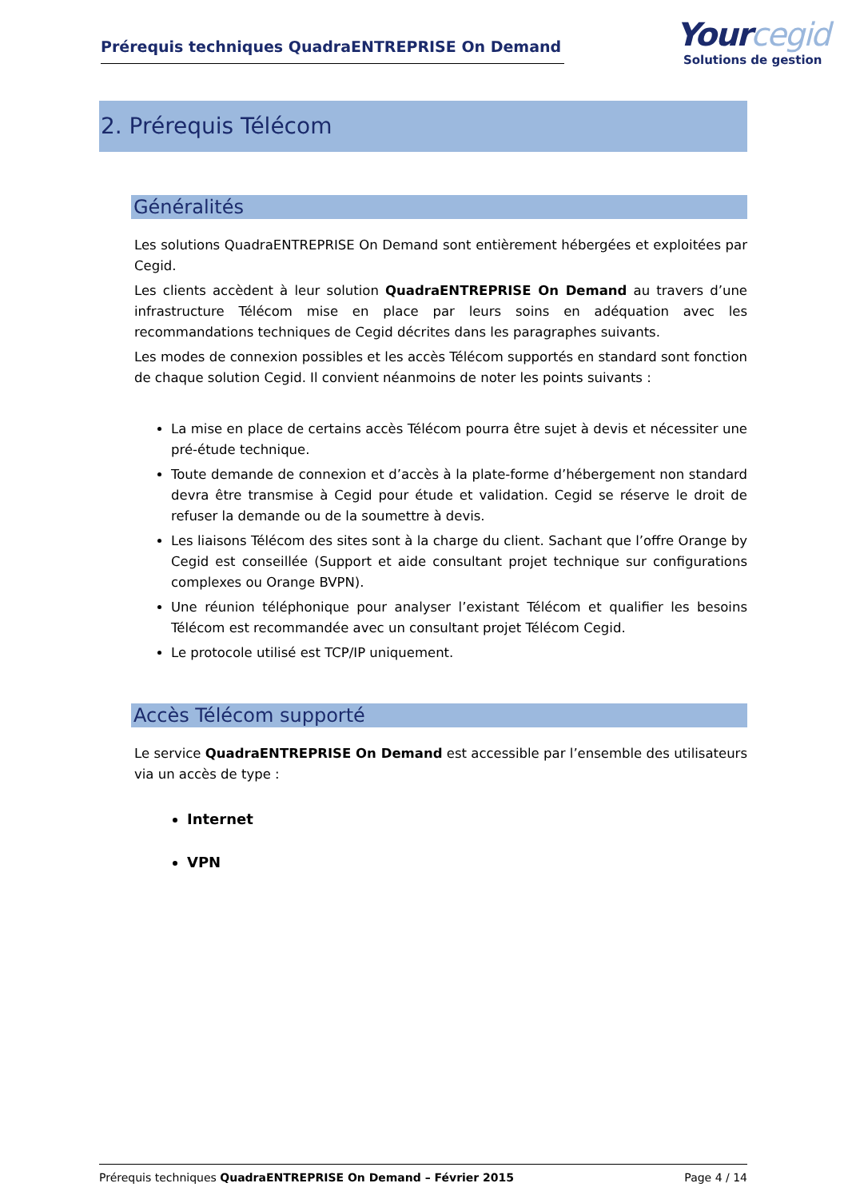Prérequis techniques QuadraENTREPRISE On Demand
Yourcegid
Solutions de gestion
2. Prérequis Télécom
Généralités
Les solutions QuadraENTREPRISE On Demand sont entièrement hébergées et exploitées par Cegid.
Les clients accèdent à leur solution QuadraENTREPRISE On Demand au travers d’une infrastructure Télécom mise en place par leurs soins en adéquation avec les recommandations techniques de Cegid décrites dans les paragraphes suivants.
Les modes de connexion possibles et les accès Télécom supportés en standard sont fonction de chaque solution Cegid. Il convient néanmoins de noter les points suivants :
La mise en place de certains accès Télécom pourra être sujet à devis et nécessiter une pré-étude technique.
Toute demande de connexion et d’accès à la plate-forme d’hébergement non standard devra être transmise à Cegid pour étude et validation. Cegid se réserve le droit de refuser la demande ou de la soumettre à devis.
Les liaisons Télécom des sites sont à la charge du client. Sachant que l’offre Orange by Cegid est conseillée (Support et aide consultant projet technique sur configurations complexes ou Orange BVPN).
Une réunion téléphonique pour analyser l’existant Télécom et qualifier les besoins Télécom est recommandée avec un consultant projet Télécom Cegid.
Le protocole utilisé est TCP/IP uniquement.
Accès Télécom supporté
Le service QuadraENTREPRISE On Demand est accessible par l’ensemble des utilisateurs via un accès de type :
Internet
VPN
Prérequis techniques QuadraENTREPRISE On Demand – Février 2015 Page 4 / 14